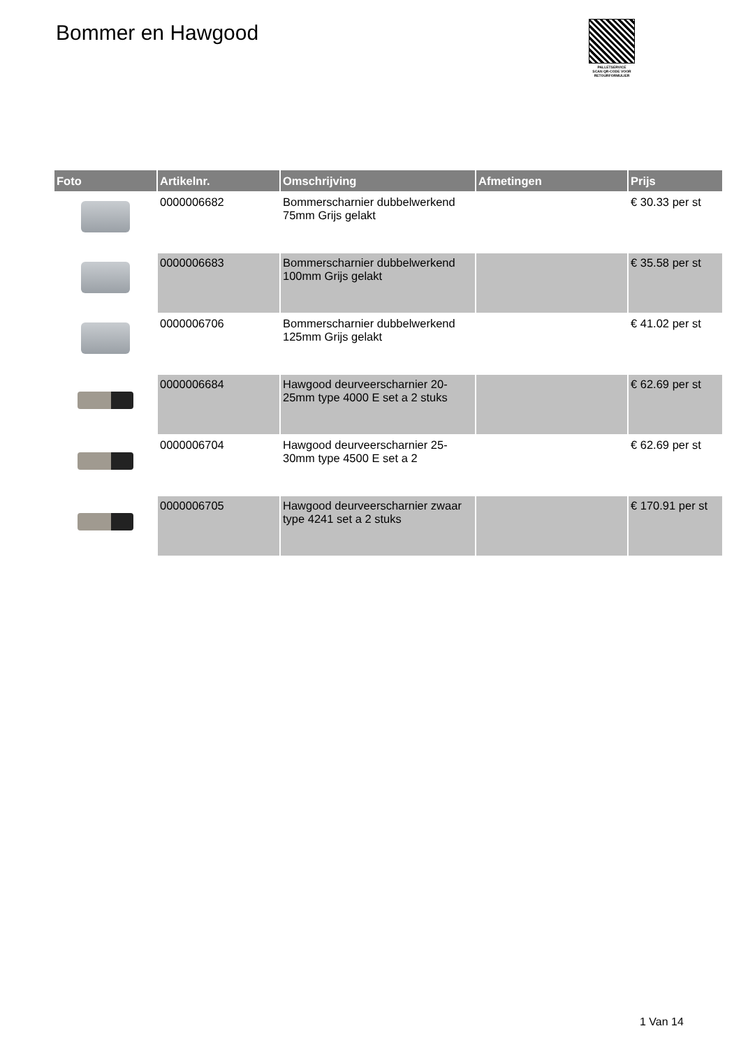Bommer en Hawgood
PALLETSERVICE
SCAN QR-CODE VOOR
RETOURFORMULIER
| Foto | Artikelnr. | Omschrijving | Afmetingen | Prijs |
| --- | --- | --- | --- | --- |
| | 0000006682 | Bommerscharnier dubbelwerkend 75mm Grijs gelakt | | € 30.33 per st |
| | 0000006683 | Bommerscharnier dubbelwerkend 100mm Grijs gelakt | | € 35.58 per st |
| | 0000006706 | Bommerscharnier dubbelwerkend 125mm Grijs gelakt | | € 41.02 per st |
| | 0000006684 | Hawgood deurveerscharnier 20-25mm type 4000 E set a 2 stuks | | € 62.69 per st |
| | 0000006704 | Hawgood deurveerscharnier 25-30mm type 4500 E set a 2 | | € 62.69 per st |
| | 0000006705 | Hawgood deurveerscharnier zwaar type 4241 set a 2 stuks | | € 170.91 per st |
1 Van 14